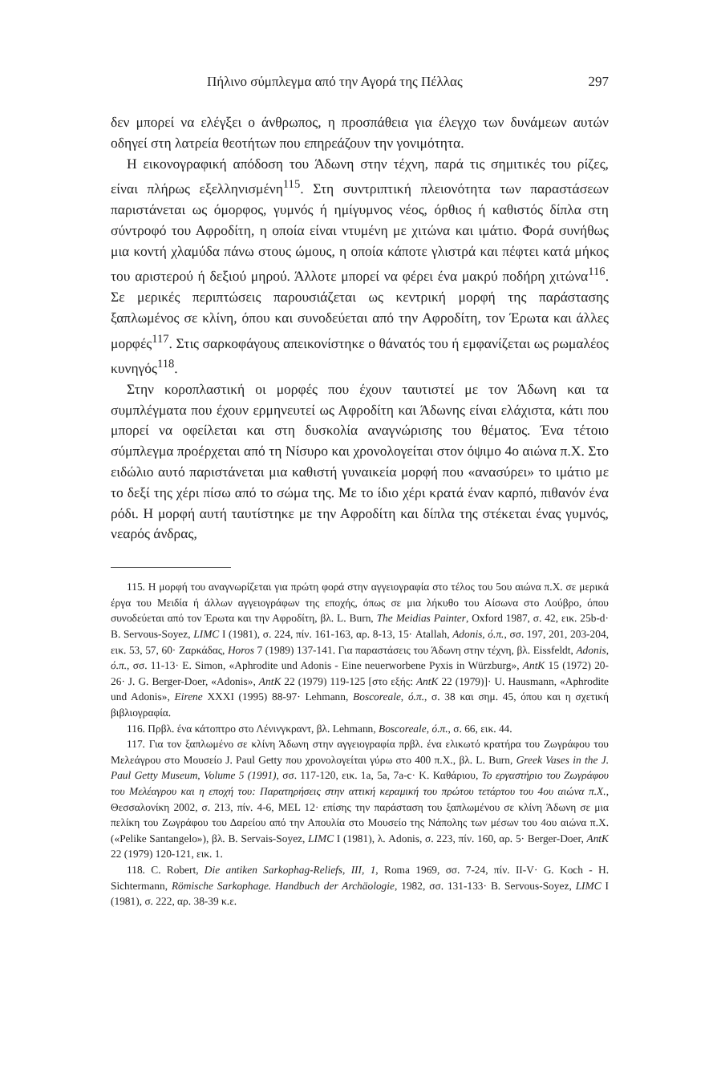Πήλινο σύμπλεγμα από την Αγορά της Πέλλας 297
δεν μπορεί να ελέγξει ο άνθρωπος, η προσπάθεια για έλεγχο των δυνάμεων αυτών οδηγεί στη λατρεία θεοτήτων που επηρεάζουν την γονιμότητα.
Η εικονογραφική απόδοση του Άδωνη στην τέχνη, παρά τις σημιτικές του ρίζες, είναι πλήρως εξελληνισμένη<sup>115</sup>. Στη συντριπτική πλειονότητα των παραστάσεων παριστάνεται ως όμορφος, γυμνός ή ημίγυμνος νέος, όρθιος ή καθιστός δίπλα στη σύντροφό του Αφροδίτη, η οποία είναι ντυμένη με χιτώνα και ιμάτιο. Φορά συνήθως μια κοντή χλαμύδα πάνω στους ώμους, η οποία κάποτε γλιστρά και πέφτει κατά μήκος του αριστερού ή δεξιού μηρού. Άλλοτε μπορεί να φέρει ένα μακρύ ποδήρη χιτώνα<sup>116</sup>. Σε μερικές περιπτώσεις παρουσιάζεται ως κεντρική μορφή της παράστασης ξαπλωμένος σε κλίνη, όπου και συνοδεύεται από την Αφροδίτη, τον Έρωτα και άλλες μορφές<sup>117</sup>. Στις σαρκοφάγους απεικονίστηκε ο θάνατός του ή εμφανίζεται ως ρωμαλέος κυνηγός<sup>118</sup>.
Στην κοροπλαστική οι μορφές που έχουν ταυτιστεί με τον Άδωνη και τα συμπλέγματα που έχουν ερμηνευτεί ως Αφροδίτη και Άδωνης είναι ελάχιστα, κάτι που μπορεί να οφείλεται και στη δυσκολία αναγνώρισης του θέματος. Ένα τέτοιο σύμπλεγμα προέρχεται από τη Νίσυρο και χρονολογείται στον όψιμο 4ο αιώνα π.Χ. Στο ειδώλιο αυτό παριστάνεται μια καθιστή γυναικεία μορφή που «ανασύρει» το ιμάτιο με το δεξί της χέρι πίσω από το σώμα της. Με το ίδιο χέρι κρατά έναν καρπό, πιθανόν ένα ρόδι. Η μορφή αυτή ταυτίστηκε με την Αφροδίτη και δίπλα της στέκεται ένας γυμνός, νεαρός άνδρας,
115. Η μορφή του αναγνωρίζεται για πρώτη φορά στην αγγειογραφία στο τέλος του 5ου αιώνα π.Χ. σε μερικά έργα του Μειδία ή άλλων αγγειογράφων της εποχής, όπως σε μια λήκυθο του Αίσωνα στο Λούβρο, όπου συνοδεύεται από τον Έρωτα και την Αφροδίτη, βλ. L. Burn, The Meidias Painter, Oxford 1987, σ. 42, εικ. 25b-d· B. Servous-Soyez, LIMC I (1981), σ. 224, πίν. 161-163, αρ. 8-13, 15· Atallah, Adonis, ό.π., σσ. 197, 201, 203-204, εικ. 53, 57, 60· Ζαρκάδας, Horos 7 (1989) 137-141. Για παραστάσεις του Άδωνη στην τέχνη, βλ. Eissfeldt, Adonis, ό.π., σσ. 11-13· E. Simon, «Aphrodite und Adonis - Eine neuerworbene Pyxis in Würzburg», AntK 15 (1972) 20-26· J. G. Berger-Doer, «Adonis», AntK 22 (1979) 119-125 [στο εξής: AntK 22 (1979)]· U. Hausmann, «Aphrodite und Adonis», Eirene XXXI (1995) 88-97· Lehmann, Boscoreale, ό.π., σ. 38 και σημ. 45, όπου και η σχετική βιβλιογραφία.
116. Πρβλ. ένα κάτοπτρο στο Λένινγκραντ, βλ. Lehmann, Boscoreale, ό.π., σ. 66, εικ. 44.
117. Για τον ξαπλωμένο σε κλίνη Άδωνη στην αγγειογραφία πρβλ. ένα ελικωτό κρατήρα του Ζωγράφου του Μελεάγρου στο Μουσείο J. Paul Getty που χρονολογείται γύρω στο 400 π.Χ., βλ. L. Burn, Greek Vases in the J. Paul Getty Museum, Volume 5 (1991), σσ. 117-120, εικ. 1a, 5a, 7a-c· Κ. Καθάριου, Το εργαστήριο του Ζωγράφου του Μελέαγρου και η εποχή του: Παρατηρήσεις στην αττική κεραμική του πρώτου τετάρτου του 4ου αιώνα π.Χ., Θεσσαλονίκη 2002, σ. 213, πίν. 4-6, MEL 12· επίσης την παράσταση του ξαπλωμένου σε κλίνη Άδωνη σε μια πελίκη του Ζωγράφου του Δαρείου από την Απουλία στο Μουσείο της Νάπολης των μέσων του 4ου αιώνα π.Χ. («Pelike Santangelo»), βλ. B. Servais-Soyez, LIMC I (1981), λ. Adonis, σ. 223, πίν. 160, αρ. 5· Berger-Doer, AntK 22 (1979) 120-121, εικ. 1.
118. C. Robert, Die antiken Sarkophag-Reliefs, III, 1, Roma 1969, σσ. 7-24, πίν. II-V· G. Koch - H. Sichtermann, Römische Sarkophage. Handbuch der Archäologie, 1982, σσ. 131-133· B. Servous-Soyez, LIMC I (1981), σ. 222, αρ. 38-39 κ.ε.